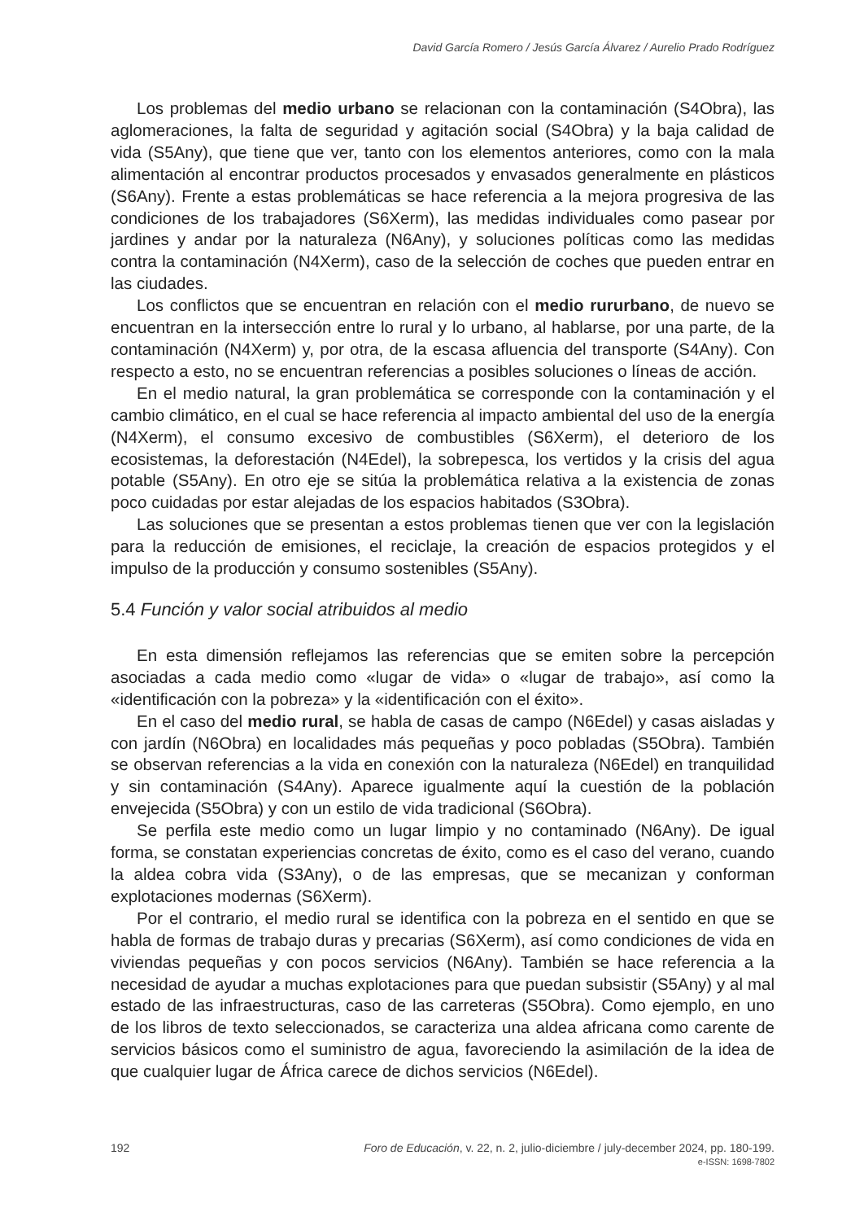David García Romero / Jesús García Álvarez / Aurelio Prado Rodríguez
Los problemas del medio urbano se relacionan con la contaminación (S4Obra), las aglomeraciones, la falta de seguridad y agitación social (S4Obra) y la baja calidad de vida (S5Any), que tiene que ver, tanto con los elementos anteriores, como con la mala alimentación al encontrar productos procesados y envasados generalmente en plásticos (S6Any). Frente a estas problemáticas se hace referencia a la mejora progresiva de las condiciones de los trabajadores (S6Xerm), las medidas individuales como pasear por jardines y andar por la naturaleza (N6Any), y soluciones políticas como las medidas contra la contaminación (N4Xerm), caso de la selección de coches que pueden entrar en las ciudades.
Los conflictos que se encuentran en relación con el medio rururbano, de nuevo se encuentran en la intersección entre lo rural y lo urbano, al hablarse, por una parte, de la contaminación (N4Xerm) y, por otra, de la escasa afluencia del transporte (S4Any). Con respecto a esto, no se encuentran referencias a posibles soluciones o líneas de acción.
En el medio natural, la gran problemática se corresponde con la contaminación y el cambio climático, en el cual se hace referencia al impacto ambiental del uso de la energía (N4Xerm), el consumo excesivo de combustibles (S6Xerm), el deterioro de los ecosistemas, la deforestación (N4Edel), la sobrepesca, los vertidos y la crisis del agua potable (S5Any). En otro eje se sitúa la problemática relativa a la existencia de zonas poco cuidadas por estar alejadas de los espacios habitados (S3Obra).
Las soluciones que se presentan a estos problemas tienen que ver con la legislación para la reducción de emisiones, el reciclaje, la creación de espacios protegidos y el impulso de la producción y consumo sostenibles (S5Any).
5.4 Función y valor social atribuidos al medio
En esta dimensión reflejamos las referencias que se emiten sobre la percepción asociadas a cada medio como «lugar de vida» o «lugar de trabajo», así como la «identificación con la pobreza» y la «identificación con el éxito».
En el caso del medio rural, se habla de casas de campo (N6Edel) y casas aisladas y con jardín (N6Obra) en localidades más pequeñas y poco pobladas (S5Obra). También se observan referencias a la vida en conexión con la naturaleza (N6Edel) en tranquilidad y sin contaminación (S4Any). Aparece igualmente aquí la cuestión de la población envejecida (S5Obra) y con un estilo de vida tradicional (S6Obra).
Se perfila este medio como un lugar limpio y no contaminado (N6Any). De igual forma, se constatan experiencias concretas de éxito, como es el caso del verano, cuando la aldea cobra vida (S3Any), o de las empresas, que se mecanizan y conforman explotaciones modernas (S6Xerm).
Por el contrario, el medio rural se identifica con la pobreza en el sentido en que se habla de formas de trabajo duras y precarias (S6Xerm), así como condiciones de vida en viviendas pequeñas y con pocos servicios (N6Any). También se hace referencia a la necesidad de ayudar a muchas explotaciones para que puedan subsistir (S5Any) y al mal estado de las infraestructuras, caso de las carreteras (S5Obra). Como ejemplo, en uno de los libros de texto seleccionados, se caracteriza una aldea africana como carente de servicios básicos como el suministro de agua, favoreciendo la asimilación de la idea de que cualquier lugar de África carece de dichos servicios (N6Edel).
192 Foro de Educación, v. 22, n. 2, julio-diciembre / july-december 2024, pp. 180-199.
e-ISSN: 1698-7802